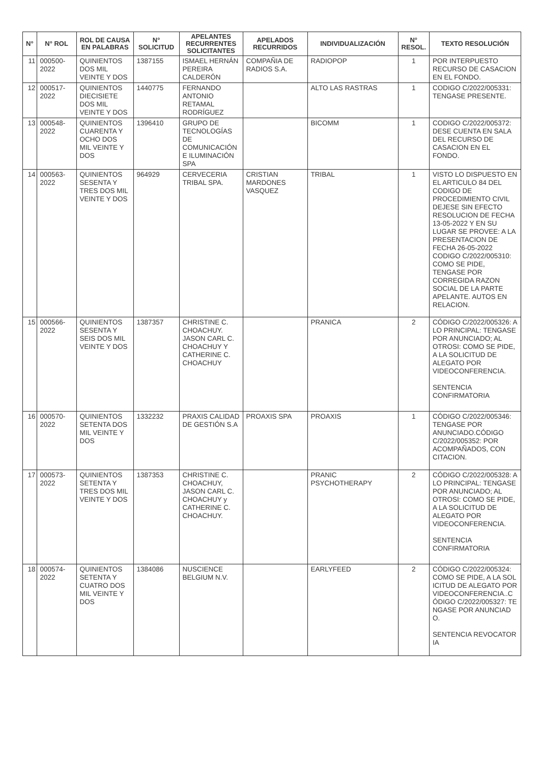| N° | N° ROL | ROL DE CAUSA EN PALABRAS | N° SOLICITUD | APELANTES RECURRENTES SOLICITANTES | APELADOS RECURRIDOS | INDIVIDUALIZACIÓN | N° RESOL. | TEXTO RESOLUCIÓN |
| --- | --- | --- | --- | --- | --- | --- | --- | --- |
| 11 | 000500-2022 | QUINIENTOS DOS MIL VEINTE Y DOS | 1387155 | ISMAEL HERNÁN PEREIRA CALDERÓN | COMPAÑIA DE RADIOS S.A. | RADIOPOP | 1 | POR INTERPUESTO RECURSO DE CASACION EN EL FONDO. |
| 12 | 000517-2022 | QUINIENTOS DIECISIETE DOS MIL VEINTE Y DOS | 1440775 | FERNANDO ANTONIO RETAMAL RODRÍGUEZ | | ALTO LAS RASTRAS | 1 | CODIGO C/2022/005331: TENGASE PRESENTE. |
| 13 | 000548-2022 | QUINIENTOS CUARENTA Y OCHO DOS MIL VEINTE Y DOS | 1396410 | GRUPO DE TECNOLOGÍAS DE COMUNICACIÓN E ILUMINACIÓN SPA | | BICOMM | 1 | CODIGO C/2022/005372: DESE CUENTA EN SALA DEL RECURSO DE CASACION EN EL FONDO. |
| 14 | 000563-2022 | QUINIENTOS SESENTA Y TRES DOS MIL VEINTE Y DOS | 964929 | CERVECERIA TRIBAL SPA. | CRISTIAN MARDONES VASQUEZ | TRIBAL | 1 | VISTO LO DISPUESTO EN EL ARTICULO 84 DEL CODIGO DE PROCEDIMIENTO CIVIL DEJESE SIN EFECTO RESOLUCION DE FECHA 13-05-2022 Y EN SU LUGAR SE PROVEE: A LA PRESENTACION DE FECHA 26-05-2022 CODIGO C/2022/005310: COMO SE PIDE, TENGASE POR CORREGIDA RAZON SOCIAL DE LA PARTE APELANTE. AUTOS EN RELACION. |
| 15 | 000566-2022 | QUINIENTOS SESENTA Y SEIS DOS MIL VEINTE Y DOS | 1387357 | CHRISTINE C. CHOACHUY. JASON CARL C. CHOACHUY Y CATHERINE C. CHOACHUY | | PRANICA | 2 | CÓDIGO C/2022/005326: A LO PRINCIPAL: TENGASE POR ANUNCIADO; AL OTROSI: COMO SE PIDE, A LA SOLICITUD DE ALEGATO POR VIDEOCONFERENCIA. SENTENCIA CONFIRMATORIA |
| 16 | 000570-2022 | QUINIENTOS SETENTA DOS MIL VEINTE Y DOS | 1332232 | PRAXIS CALIDAD DE GESTIÓN S.A | PROAXIS SPA | PROAXIS | 1 | CÓDIGO C/2022/005346: TENGASE POR ANUNCIADO.CÓDIGO C/2022/005352: POR ACOMPAÑADOS, CON CITACION. |
| 17 | 000573-2022 | QUINIENTOS SETENTA Y TRES DOS MIL VEINTE Y DOS | 1387353 | CHRISTINE C. CHOACHUY, JASON CARL C. CHOACHUY y CATHERINE C. CHOACHUY. | | PRANIC PSYCHOTHERAPY | 2 | CÓDIGO C/2022/005328: A LO PRINCIPAL: TENGASE POR ANUNCIADO; AL OTROSI: COMO SE PIDE, A LA SOLICITUD DE ALEGATO POR VIDEOCONFERENCIA. SENTENCIA CONFIRMATORIA |
| 18 | 000574-2022 | QUINIENTOS SETENTA Y CUATRO DOS MIL VEINTE Y DOS | 1384086 | NUSCIENCE BELGIUM N.V. | | EARLYFEED | 2 | CÓDIGO C/2022/005324: COMO SE PIDE, A LA SOLICITUD DE ALEGATO POR VIDEOCONFERENCIA..CÓDIGO C/2022/005327: TENGASE POR ANUNCIADO. SENTENCIA REVOCATORIA |